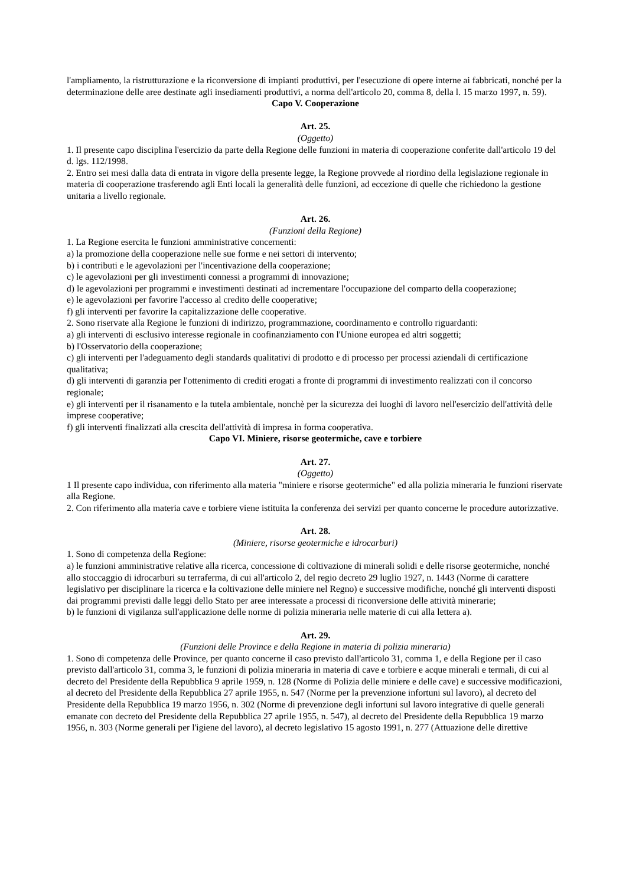l'ampliamento, la ristrutturazione e la riconversione di impianti produttivi, per l'esecuzione di opere interne ai fabbricati, nonché per la determinazione delle aree destinate agli insediamenti produttivi, a norma dell'articolo 20, comma 8, della l. 15 marzo 1997, n. 59).
Capo V. Cooperazione
Art. 25.
(Oggetto)
1. Il presente capo disciplina l'esercizio da parte della Regione delle funzioni in materia di cooperazione conferite dall'articolo 19 del d. lgs. 112/1998.
2. Entro sei mesi dalla data di entrata in vigore della presente legge, la Regione provvede al riordino della legislazione regionale in materia di cooperazione trasferendo agli Enti locali la generalità delle funzioni, ad eccezione di quelle che richiedono la gestione unitaria a livello regionale.
Art. 26.
(Funzioni della Regione)
1. La Regione esercita le funzioni amministrative concernenti:
a) la promozione della cooperazione nelle sue forme e nei settori di intervento;
b) i contributi e le agevolazioni per l'incentivazione della cooperazione;
c) le agevolazioni per gli investimenti connessi a programmi di innovazione;
d) le agevolazioni per programmi e investimenti destinati ad incrementare l'occupazione del comparto della cooperazione;
e) le agevolazioni per favorire l'accesso al credito delle cooperative;
f) gli interventi per favorire la capitalizzazione delle cooperative.
2. Sono riservate alla Regione le funzioni di indirizzo, programmazione, coordinamento e controllo riguardanti:
a) gli interventi di esclusivo interesse regionale in coofinanziamento con l'Unione europea ed altri soggetti;
b) l'Osservatorio della cooperazione;
c) gli interventi per l'adeguamento degli standards qualitativi di prodotto e di processo per processi aziendali di certificazione qualitativa;
d) gli interventi di garanzia per l'ottenimento di crediti erogati a fronte di programmi di investimento realizzati con il concorso regionale;
e) gli interventi per il risanamento e la tutela ambientale, nonchè per la sicurezza dei luoghi di lavoro nell'esercizio dell'attività delle imprese cooperative;
f) gli interventi finalizzati alla crescita dell'attività di impresa in forma cooperativa.
Capo VI. Miniere, risorse geotermiche, cave e torbiere
Art. 27.
(Oggetto)
1 Il presente capo individua, con riferimento alla materia "miniere e risorse geotermiche" ed alla polizia mineraria le funzioni riservate alla Regione.
2. Con riferimento alla materia cave e torbiere viene istituita la conferenza dei servizi per quanto concerne le procedure autorizzative.
Art. 28.
(Miniere, risorse geotermiche e idrocarburi)
1. Sono di competenza della Regione:
a) le funzioni amministrative relative alla ricerca, concessione di coltivazione di minerali solidi e delle risorse geotermiche, nonché allo stoccaggio di idrocarburi su terraferma, di cui all'articolo 2, del regio decreto 29 luglio 1927, n. 1443 (Norme di carattere legislativo per disciplinare la ricerca e la coltivazione delle miniere nel Regno) e successive modifiche, nonché gli interventi disposti dai programmi previsti dalle leggi dello Stato per aree interessate a processi di riconversione delle attività minerarie;
b) le funzioni di vigilanza sull'applicazione delle norme di polizia mineraria nelle materie di cui alla lettera a).
Art. 29.
(Funzioni delle Province e della Regione in materia di polizia mineraria)
1. Sono di competenza delle Province, per quanto concerne il caso previsto dall'articolo 31, comma 1, e della Regione per il caso previsto dall'articolo 31, comma 3, le funzioni di polizia mineraria in materia di cave e torbiere e acque minerali e termali, di cui al decreto del Presidente della Repubblica 9 aprile 1959, n. 128 (Norme di Polizia delle miniere e delle cave) e successive modificazioni, al decreto del Presidente della Repubblica 27 aprile 1955, n. 547 (Norme per la prevenzione infortuni sul lavoro), al decreto del Presidente della Repubblica 19 marzo 1956, n. 302 (Norme di prevenzione degli infortuni sul lavoro integrative di quelle generali emanate con decreto del Presidente della Repubblica 27 aprile 1955, n. 547), al decreto del Presidente della Repubblica 19 marzo 1956, n. 303 (Norme generali per l'igiene del lavoro), al decreto legislativo 15 agosto 1991, n. 277 (Attuazione delle direttive